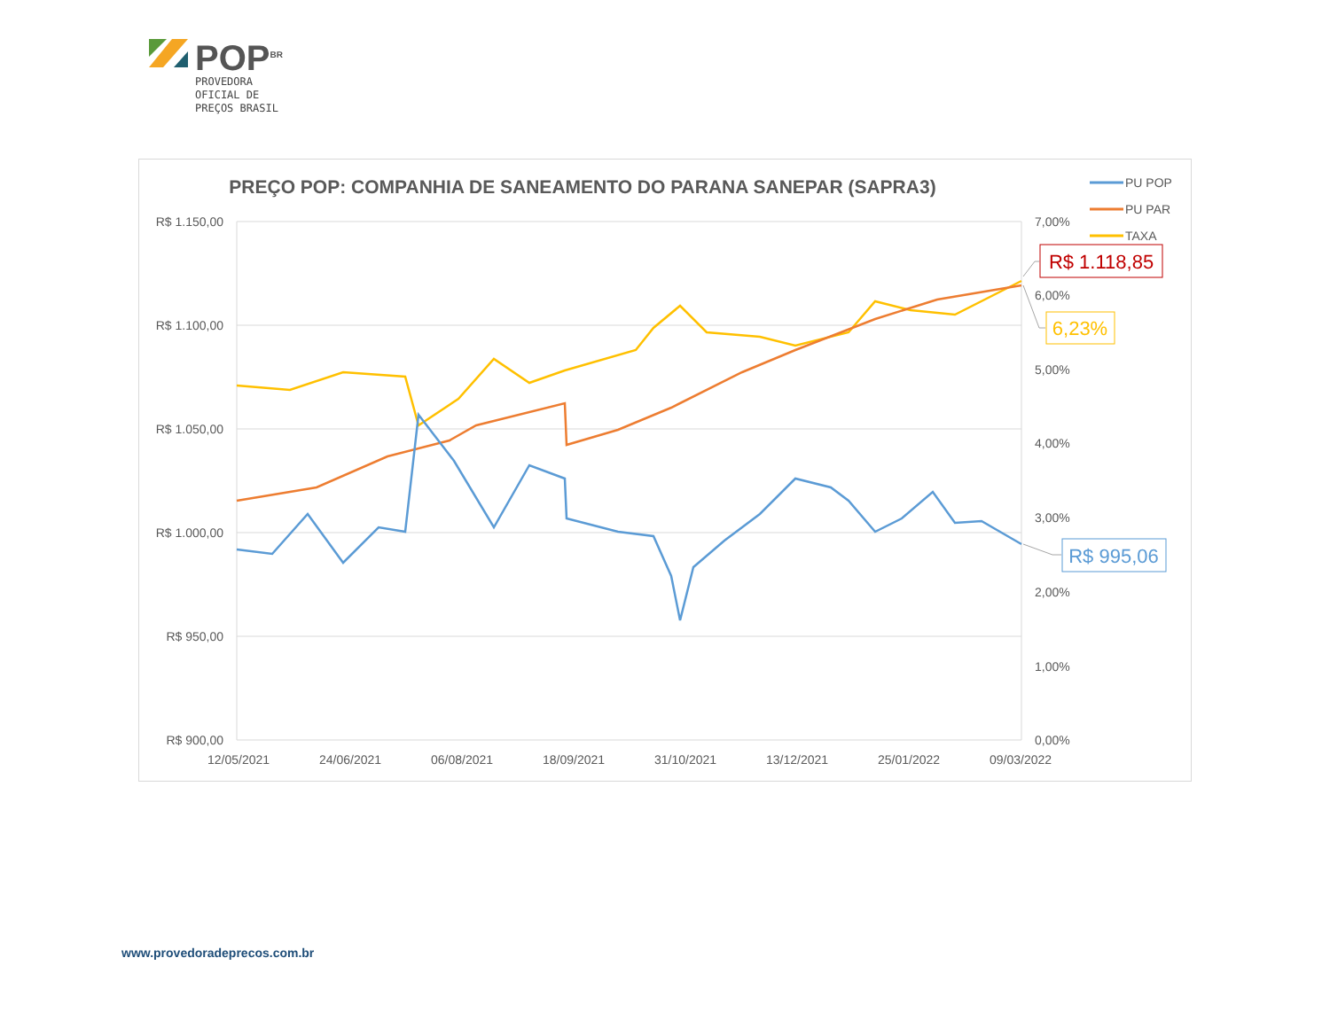POP<sup>BR</sup>
PROVEDORA
OFICIAL DE
PREÇOS BRASIL
PREÇO POP: COMPANHIA DE SANEAMENTO DO PARANA SANEPAR (SAPRA3)
R$ 1.150,00
R$ 1.100,00
R$ 1.050,00
R$ 1.000,00
R$ 950,00
R$ 900,00
7,00%
6,00%
5,00%
4,00%
3,00%
2,00%
1,00%
0,00%
12/05/2021
24/06/2021
06/08/2021
18/09/2021
31/10/2021
13/12/2021
25/01/2022
09/03/2022
PU POP
PU PAR
TAXA
R$ 1.118,85
6,23%
R$ 995,06
www.provedoradeprecos.com.br